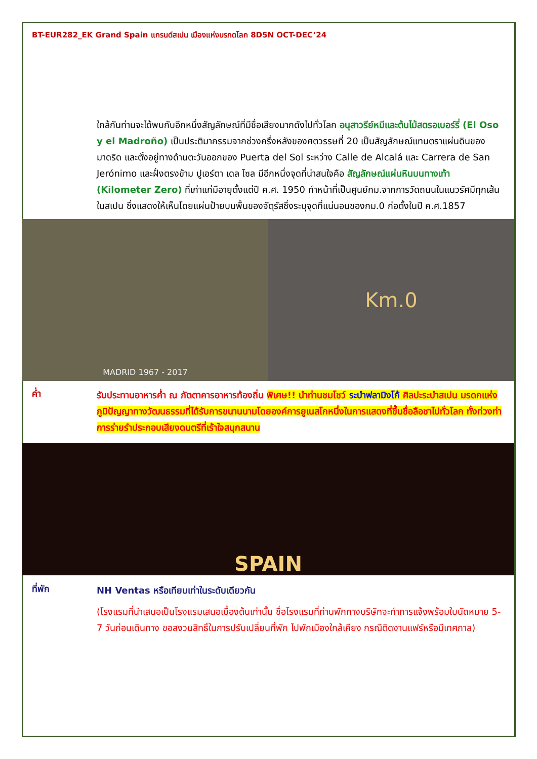BT-EUR282_EK Grand Spain แกรนด์สเปน เมืองแห่งมรกดโลก 8D5N OCT-DEC’24
ใกล้กันท่านจะได้พบกับอีกหนึ่งสัญลักษณ์ที่มีชื่อเสียงมากดังไปทั่วโลก อนุสาวรีย์หมีและต้นไม้สตรอเบอร์รี่ (El Oso y el Madroño) เป็นประติมากรรมจากช่วงครึ่งหลังของศตวรรษที่ 20 เป็นสัญลักษณ์แทนตราแผ่นดินของมาดริด และตั้งอยู่ทางด้านตะวันออกของ Puerta del Sol ระหว่าง Calle de Alcalá และ Carrera de San Jerónimo และฝั่งตรงข้าม ปูเอร์ตา เดล โซล มีอีกหนึ่งจุดที่น่าสนใจคือ สัญลักษณ์แผ่นหินบนทางเท้า (Kilometer Zero) ที่เก่าแก่มีอายุตั้งแต่ปี ค.ศ. 1950 ทำหน้าที่เป็นศูนย์กม.จากการวัดถนนในแนวรัศมีทุกเส้นในสเปน ซึ่งแสดงให้เห็นโดยแผ่นป้ายบนพื้นของจัตุรัสซึ่งระบุจุดที่แน่นอนของกม.0 ก่อตั้งในปี ค.ศ.1857
MADRID 1967 - 2017
Km.0
ค่ำ
รับประทานอาหารค่ำ ณ ภัตตาคารอาหารท้องถิ่น พิเศษ!! นำท่านชมโชว์ ระบำฟลามิงโก้ ศิลปะระบำสเปน มรดกแห่งภูมิปัญญาทางวัฒนธรรมที่ได้รับการขนานนามโดยองค์การยูเนสโกหนึ่งในการแสดงที่ขึ้นชื่อลือชาไปทั่วโลก ทั้งท่วงท่าการร่ายรำประกอบเสียงดนตรีที่เร้าใจสนุกสนาน
SPAIN
ที่พัก
NH Ventas หรือเทียบเท่าในระดับเดียวกัน
(โรงแรมที่นำเสนอเป็นโรงแรมเสนอเบื้องต้นเท่านั้น ชื่อโรงแรมที่ท่านพักทางบริษัทจะทำการแจ้งพร้อมใบนัดหมาย 5-7 วันก่อนเดินทาง ขอสงวนสิทธิ์ในการปรับเปลี่ยนที่พัก ไปพักเมืองใกล้เคียง กรณีติดงานแฟร์หรือมีเทศกาล)